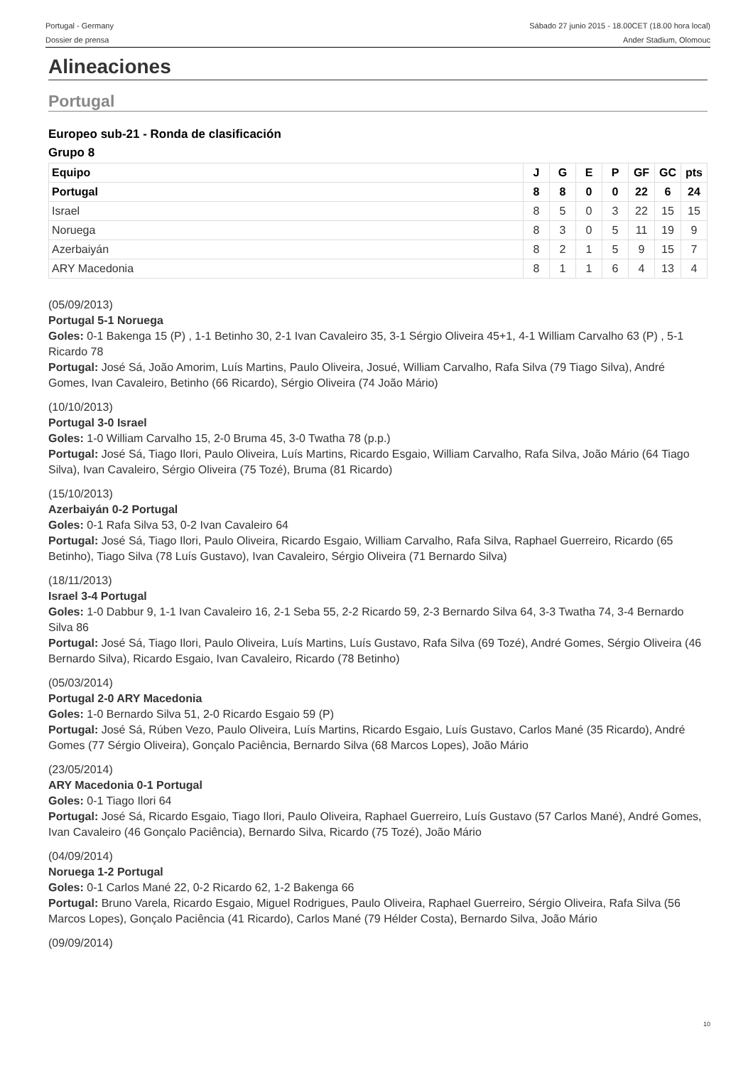Portugal - Germany
Dossier de prensa
Sábado 27 junio 2015 - 18.00CET (18.00 hora local)
Ander Stadium, Olomouc
Alineaciones
Portugal
Europeo sub-21 - Ronda de clasificación
Grupo 8
| Equipo | J | G | E | P | GF | GC | pts |
| --- | --- | --- | --- | --- | --- | --- | --- |
| Portugal | 8 | 8 | 0 | 0 | 22 | 6 | 24 |
| Israel | 8 | 5 | 0 | 3 | 22 | 15 | 15 |
| Noruega | 8 | 3 | 0 | 5 | 11 | 19 | 9 |
| Azerbaiyán | 8 | 2 | 1 | 5 | 9 | 15 | 7 |
| ARY Macedonia | 8 | 1 | 1 | 6 | 4 | 13 | 4 |
(05/09/2013)
Portugal 5-1 Noruega
Goles: 0-1 Bakenga 15 (P) , 1-1 Betinho 30, 2-1 Ivan Cavaleiro 35, 3-1 Sérgio Oliveira 45+1, 4-1 William Carvalho 63 (P) , 5-1 Ricardo 78
Portugal: José Sá, João Amorim, Luís Martins, Paulo Oliveira, Josué, William Carvalho, Rafa Silva (79 Tiago Silva), André Gomes, Ivan Cavaleiro, Betinho (66 Ricardo), Sérgio Oliveira (74 João Mário)
(10/10/2013)
Portugal 3-0 Israel
Goles: 1-0 William Carvalho 15, 2-0 Bruma 45, 3-0 Twatha 78 (p.p.)
Portugal: José Sá, Tiago Ilori, Paulo Oliveira, Luís Martins, Ricardo Esgaio, William Carvalho, Rafa Silva, João Mário (64 Tiago Silva), Ivan Cavaleiro, Sérgio Oliveira (75 Tozé), Bruma (81 Ricardo)
(15/10/2013)
Azerbaiyán 0-2 Portugal
Goles: 0-1 Rafa Silva 53, 0-2 Ivan Cavaleiro 64
Portugal: José Sá, Tiago Ilori, Paulo Oliveira, Ricardo Esgaio, William Carvalho, Rafa Silva, Raphael Guerreiro, Ricardo (65 Betinho), Tiago Silva (78 Luís Gustavo), Ivan Cavaleiro, Sérgio Oliveira (71 Bernardo Silva)
(18/11/2013)
Israel 3-4 Portugal
Goles: 1-0 Dabbur 9, 1-1 Ivan Cavaleiro 16, 2-1 Seba 55, 2-2 Ricardo 59, 2-3 Bernardo Silva 64, 3-3 Twatha 74, 3-4 Bernardo Silva 86
Portugal: José Sá, Tiago Ilori, Paulo Oliveira, Luís Martins, Luís Gustavo, Rafa Silva (69 Tozé), André Gomes, Sérgio Oliveira (46 Bernardo Silva), Ricardo Esgaio, Ivan Cavaleiro, Ricardo (78 Betinho)
(05/03/2014)
Portugal 2-0 ARY Macedonia
Goles: 1-0 Bernardo Silva 51, 2-0 Ricardo Esgaio 59 (P)
Portugal: José Sá, Rúben Vezo, Paulo Oliveira, Luís Martins, Ricardo Esgaio, Luís Gustavo, Carlos Mané (35 Ricardo), André Gomes (77 Sérgio Oliveira), Gonçalo Paciência, Bernardo Silva (68 Marcos Lopes), João Mário
(23/05/2014)
ARY Macedonia 0-1 Portugal
Goles: 0-1 Tiago Ilori 64
Portugal: José Sá, Ricardo Esgaio, Tiago Ilori, Paulo Oliveira, Raphael Guerreiro, Luís Gustavo (57 Carlos Mané), André Gomes, Ivan Cavaleiro (46 Gonçalo Paciência), Bernardo Silva, Ricardo (75 Tozé), João Mário
(04/09/2014)
Noruega 1-2 Portugal
Goles: 0-1 Carlos Mané 22, 0-2 Ricardo 62, 1-2 Bakenga 66
Portugal: Bruno Varela, Ricardo Esgaio, Miguel Rodrigues, Paulo Oliveira, Raphael Guerreiro, Sérgio Oliveira, Rafa Silva (56 Marcos Lopes), Gonçalo Paciência (41 Ricardo), Carlos Mané (79 Hélder Costa), Bernardo Silva, João Mário
(09/09/2014)
10